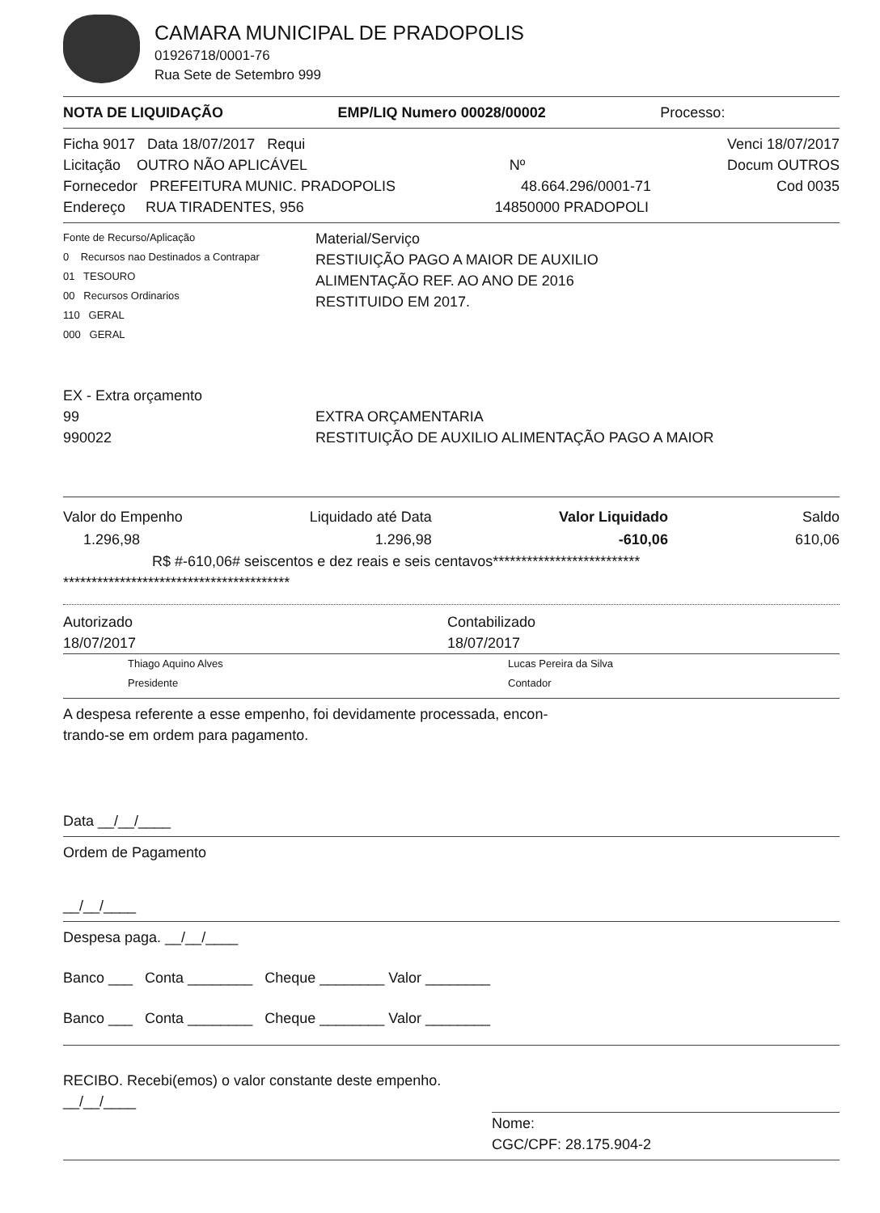CAMARA MUNICIPAL DE PRADOPOLIS
01926718/0001-76
Rua Sete de Setembro 999
NOTA DE LIQUIDAÇÃO EMP/LIQ Numero 00028/00002 Processo:
Ficha 9017 Data 18/07/2017 Requi Venci 18/07/2017
Licitação OUTRO NÃO APLICÁVEL Nº Docum OUTROS
Fornecedor PREFEITURA MUNIC. PRADOPOLIS 48.664.296/0001-71 Cod 0035
Endereço RUA TIRADENTES, 956 14850000 PRADOPOLI
Fonte de Recurso/Aplicação
0 Recursos nao Destinados a Contrapar
01 TESOURO
00 Recursos Ordinarios
110 GERAL
000 GERAL
Material/Serviço
RESTIUIÇÃO PAGO A MAIOR DE AUXILIO
ALIMENTAÇÃO REF. AO ANO DE 2016
RESTITUIDO EM 2017.
EX - Extra orçamento
99
990022
EXTRA ORÇAMENTARIA
RESTITUIÇÃO DE AUXILIO ALIMENTAÇÃO PAGO A MAIOR
Valor do Empenho
1.296,98
Liquidado até Data
1.296,98
Valor Liquidado
-610,06
Saldo
610,06
R$ #-610,06# seiscentos e dez reais e seis centavos**************************
****************************************
Autorizado
18/07/2017
Thiago Aquino Alves
Presidente
Contabilizado
18/07/2017
Lucas Pereira da Silva
Contador
A despesa referente a esse empenho, foi devidamente processada, encon-
trando-se em ordem para pagamento.
Data __/__/____
Ordem de Pagamento
__/__/____
Despesa paga. __/__/____
Banco ___ Conta ________ Cheque ________ Valor ________
Banco ___ Conta ________ Cheque ________ Valor ________
RECIBO. Recebi(emos) o valor constante deste empenho.
__/__/____
Nome:
CGC/CPF: 28.175.904-2